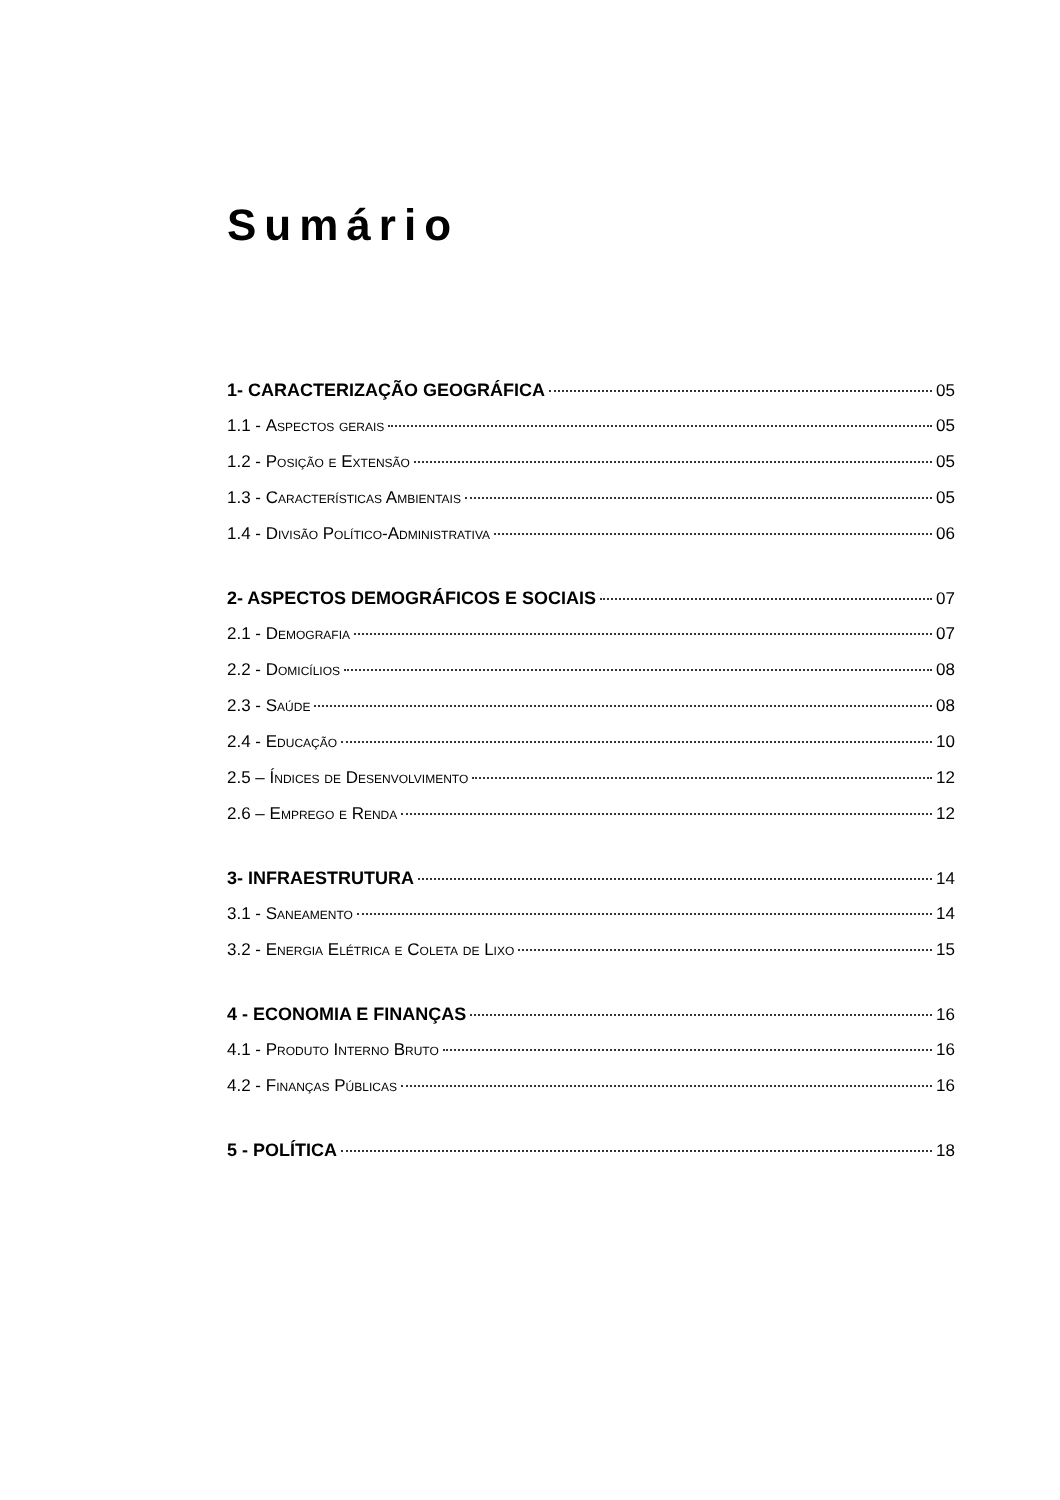Sumário
1- CARACTERIZAÇÃO GEOGRÁFICA 05
1.1 - Aspectos gerais 05
1.2 - Posição e Extensão 05
1.3 - Características Ambientais 05
1.4 - Divisão Político-Administrativa 06
2- ASPECTOS DEMOGRÁFICOS E SOCIAIS 07
2.1 - Demografia 07
2.2 - Domicílios 08
2.3 - Saúde 08
2.4 - Educação 10
2.5 – Índices de Desenvolvimento 12
2.6 – Emprego e Renda 12
3- INFRAESTRUTURA 14
3.1 - Saneamento 14
3.2 - Energia Elétrica e Coleta de Lixo 15
4 - ECONOMIA E FINANÇAS 16
4.1 - Produto Interno Bruto 16
4.2 - Finanças Públicas 16
5 - POLÍTICA 18